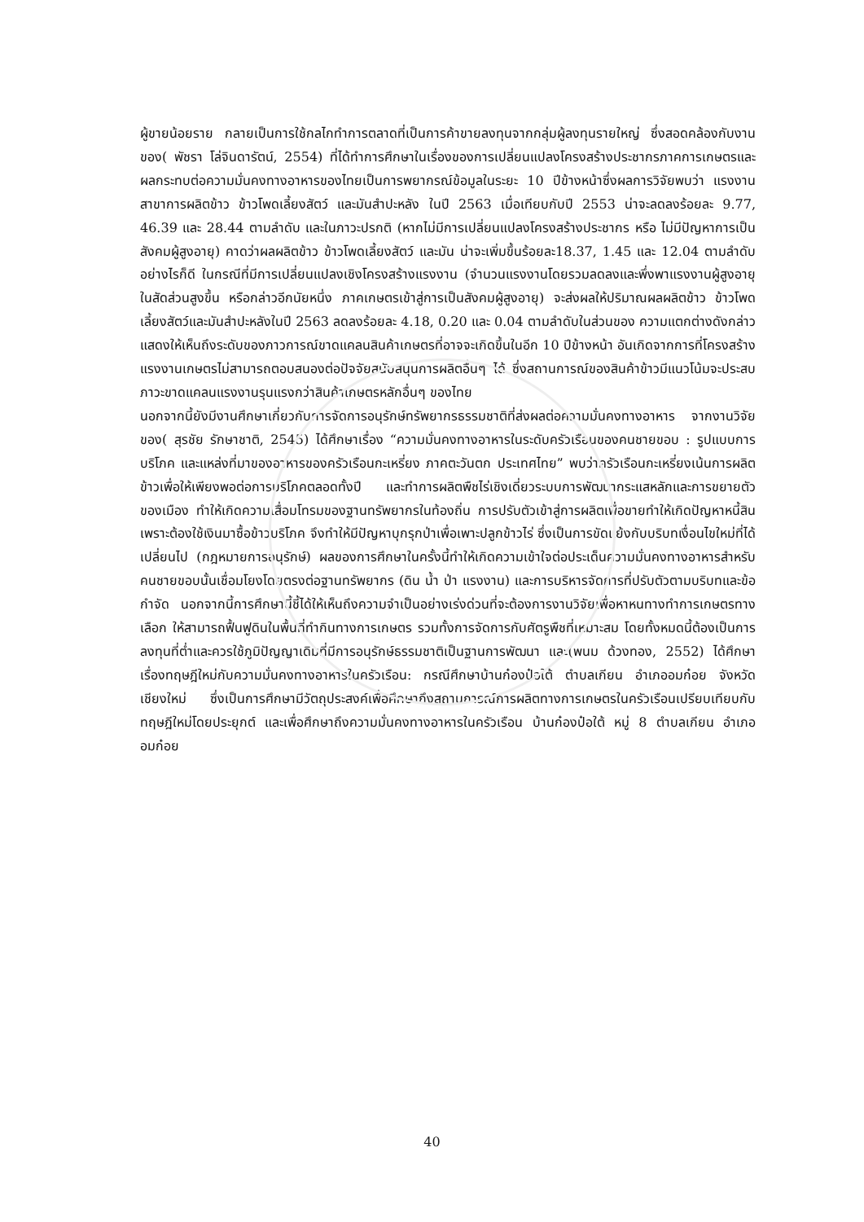ผู้ขายน้อยราย กลายเป็นการใช้กลไกทำการตลาดที่เป็นการค้าขายลงทุนจากกลุ่มผู้ลงทุนรายใหญ่ ซึ่งสอดคล้องกับงานของ( พัชรา โล่จินดารัตน์, 2554) ที่ได้ทำการศึกษาในเรื่องของการเปลี่ยนแปลงโครงสร้างประชากรภาคการเกษตรและผลกระทบต่อความมั่นคงทางอาหารของไทยเป็นการพยากรณ์ข้อมูลในระยะ 10 ปีข้างหน้าซึ่งผลการวิจัยพบว่า แรงงานสาขาการผลิตข้าว ข้าวโพดเลี้ยงสัตว์ และมันสำปะหลัง ในปี 2563 เมื่อเทียบกับปี 2553 น่าจะลดลงร้อยละ 9.77, 46.39 และ 28.44 ตามลำดับ และในภาวะปรกติ (หากไม่มีการเปลี่ยนแปลงโครงสร้างประชากร หรือ ไม่มีปัญหาการเป็นสังคมผู้สูงอายุ) คาดว่าผลผลิตข้าว ข้าวโพดเลี้ยงสัตว์ และมัน น่าจะเพิ่มขึ้นร้อยละ18.37, 1.45 และ 12.04 ตามลำดับ อย่างไรก็ดี ในกรณีที่มีการเปลี่ยนแปลงเชิงโครงสร้างแรงงาน (จำนวนแรงงานโดยรวมลดลงและพึ่งพาแรงงานผู้สูงอายุในสัดส่วนสูงขึ้น หรือกล่าวอีกนัยหนึ่ง ภาคเกษตรเข้าสู่การเป็นสังคมผู้สูงอายุ) จะส่งผลให้ปริมาณผลผลิตข้าว ข้าวโพดเลี้ยงสัตว์และมันสำปะหลังในปี 2563 ลดลงร้อยละ 4.18, 0.20 และ 0.04 ตามลำดับในส่วนของ ความแตกต่างดังกล่าวแสดงให้เห็นถึงระดับของภาวการณ์ขาดแคลนสินค้าเกษตรที่อาจจะเกิดขึ้นในอีก 10 ปีข้างหน้า อันเกิดจากการที่โครงสร้างแรงงานเกษตรไม่สามารถตอบสนองต่อปัจจัยสนับสนุนการผลิตอื่นๆ ได้ ซึ่งสถานการณ์ของสินค้าข้าวมีแนวโน้มจะประสบภาวะขาดแคลนแรงงานรุนแรงกว่าสินค้าเกษตรหลักอื่นๆ ของไทย
นอกจากนี้ยังมีงานศึกษาเกี่ยวกับการจัดการอนุรักษ์ทรัพยากรธรรมชาติที่ส่งผลต่อความมั่นคงทางอาหาร จากงานวิจัยของ( สุรชัย รักษาชาติ, 2545) ได้ศึกษาเรื่อง “ความมั่นคงทางอาหารในระดับครัวเรือนของคนชายขอบ : รูปแบบการบริโภค และแหล่งที่มาของอาหารของครัวเรือนกะเหรี่ยง ภาคตะวันตก ประเทศไทย” พบว่าครัวเรือนกะเหรี่ยงเน้นการผลิตข้าวเพื่อให้เพียงพอต่อการบริโภคตลอดทั้งปี และทำการผลิตพืชไร่เชิงเดี่ยวระบบการพัฒนากระแสหลักและการขยายตัวของเมือง ทำให้เกิดความเสื่อมโทรมของฐานทรัพยากรในท้องถิ่น การปรับตัวเข้าสู่การผลิตเพื่อขายทำให้เกิดปัญหาหนี้สินเพราะต้องใช้เงินมาซื้อข้าวบริโภค จึงทำให้มีปัญหาบุกรุกป่าเพื่อเพาะปลูกข้าวไร่ ซึ่งเป็นการขัดแย้งกับบริบทเงื่อนไขใหม่ที่ได้เปลี่ยนไป (กฎหมายการอนุรักษ์) ผลของการศึกษาในครั้งนี้ทำให้เกิดความเข้าใจต่อประเด็นความมั่นคงทางอาหารสำหรับคนชายขอบนั้นเชื่อมโยงโดยตรงต่อฐานทรัพยากร (ดิน น้ำ ป่า แรงงาน) และการบริหารจัดการที่ปรับตัวตามบริบทและข้อกำจัด นอกจากนี้การศึกษานี้ชี้ได้ให้เห็นถึงความจำเป็นอย่างเร่งด่วนที่จะต้องการงานวิจัยเพื่อหาหนทางทำการเกษตรทางเลือก ให้สามารถฟื้นฟูดินในพื้นที่ทำกินทางการเกษตร รวมทั้งการจัดการกับศัตรูพืชที่เหมาะสม โดยทั้งหมดนี้ต้องเป็นการลงทุนที่ต่ำและควรใช้ภูมิปัญญาเดิมที่มีการอนุรักษ์ธรรมชาติเป็นฐานการพัฒนา และ(พนม ด้วงทอง, 2552) ได้ศึกษาเรื่องทฤษฎีใหม่กับความมั่นคงทางอาหารในครัวเรือน: กรณีศึกษาบ้านก๋องป๋อใต้ ตำบลเกียน อำเภออมก๋อย จังหวัดเชียงใหม่ ซึ่งเป็นการศึกษามีวัตถุประสงค์เพื่อศึกษาถึงสถานการณ์การผลิตทางการเกษตรในครัวเรือนเปรียบเทียบกับทฤษฎีใหม่โดยประยุกต์ และเพื่อศึกษาถึงความมั่นคงทางอาหารในครัวเรือน บ้านก๋องป๋อใต้ หมู่ 8 ตำบลเกียน อำเภออมก๋อย
40